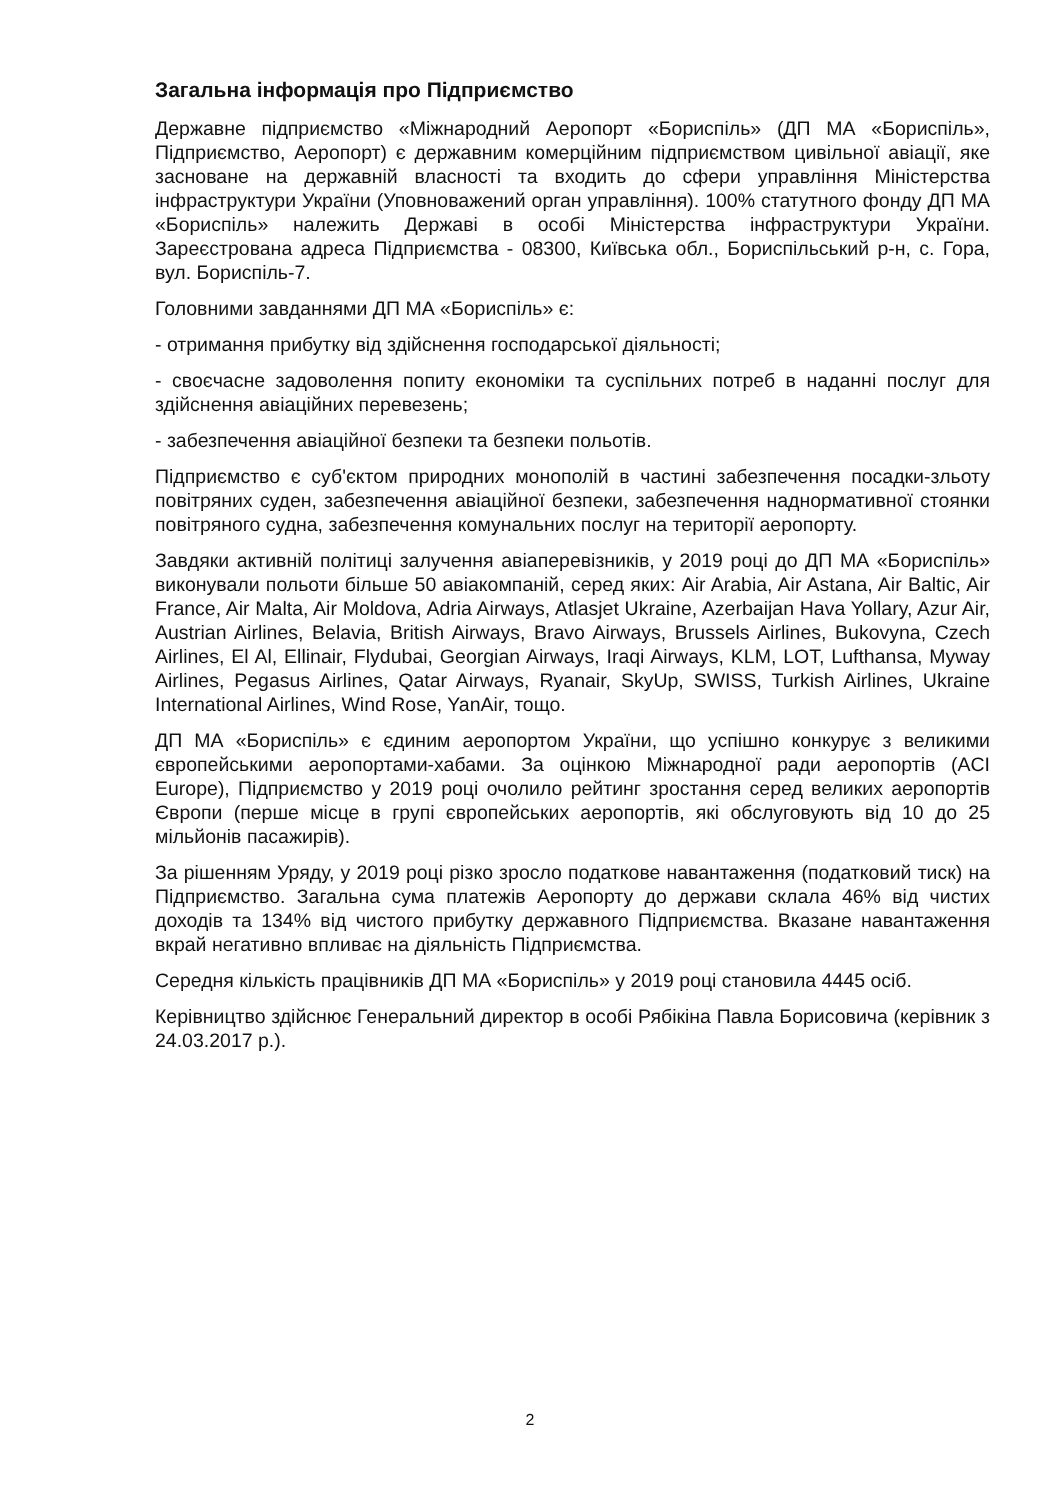Загальна інформація про Підприємство
Державне підприємство «Міжнародний Аеропорт «Бориспіль» (ДП МА «Бориспіль», Підприємство, Аеропорт) є державним комерційним підприємством цивільної авіації, яке засноване на державній власності та входить до сфери управління Міністерства інфраструктури України (Уповноважений орган управління). 100% статутного фонду ДП МА «Бориспіль» належить Державі в особі Міністерства інфраструктури України. Зареєстрована адреса Підприємства - 08300, Київська обл., Бориспільський р-н, с. Гора, вул. Бориспіль-7.
Головними завданнями ДП МА «Бориспіль» є:
- отримання прибутку від здійснення господарської діяльності;
- своєчасне задоволення попиту економіки та суспільних потреб в наданні послуг для здійснення авіаційних перевезень;
- забезпечення авіаційної безпеки та безпеки польотів.
Підприємство є суб'єктом природних монополій в частині забезпечення посадки-зльоту повітряних суден, забезпечення авіаційної безпеки, забезпечення наднормативної стоянки повітряного судна, забезпечення комунальних послуг на території аеропорту.
Завдяки активній політиці залучення авіаперевізників, у 2019 році до ДП МА «Бориспіль» виконували польоти більше 50 авіакомпаній, серед яких: Air Arabia, Air Astana, Air Baltic, Air France, Air Malta, Air Moldova, Adria Airways, Atlasjet Ukraine, Azerbaijan Hava Yollary, Azur Air, Austrian Airlines, Belavia, British Airways, Bravo Airways, Brussels Airlines, Bukovyna, Czech Airlines, El Al, Ellinair, Flydubai, Georgian Airways, Iraqi Airways, KLM, LOT, Lufthansa, Myway Airlines, Pegasus Airlines, Qatar Airways, Ryanair, SkyUp, SWISS, Turkish Airlines, Ukraine International Airlines, Wind Rose, YanAir, тощо.
ДП МА «Бориспіль» є єдиним аеропортом України, що успішно конкурує з великими європейськими аеропортами-хабами. За оцінкою Міжнародної ради аеропортів (ACI Europe), Підприємство у 2019 році очолило рейтинг зростання серед великих аеропортів Європи (перше місце в групі європейських аеропортів, які обслуговують від 10 до 25 мільйонів пасажирів).
За рішенням Уряду, у 2019 році різко зросло податкове навантаження (податковий тиск) на Підприємство. Загальна сума платежів Аеропорту до держави склала 46% від чистих доходів та 134% від чистого прибутку державного Підприємства. Вказане навантаження вкрай негативно впливає на діяльність Підприємства.
Середня кількість працівників ДП МА «Бориспіль» у 2019 році становила 4445 осіб.
Керівництво здійснює Генеральний директор в особі Рябікіна Павла Борисовича (керівник з 24.03.2017 р.).
2